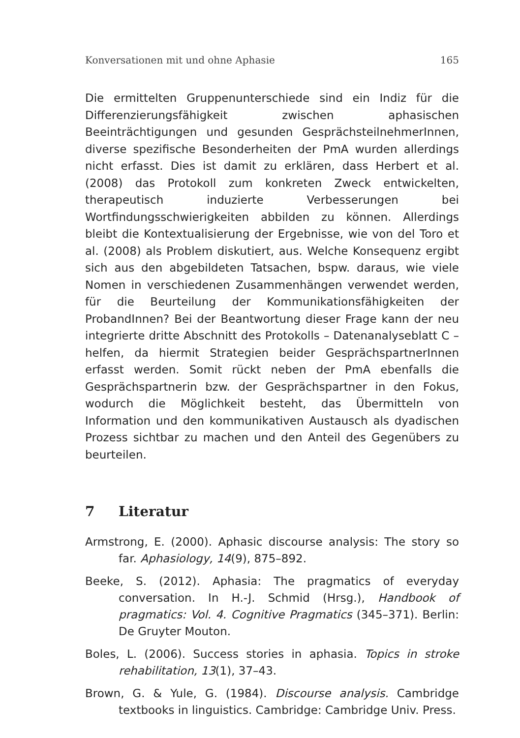Konversationen mit und ohne Aphasie 165
Die ermittelten Gruppenunterschiede sind ein Indiz für die Differenzierungsfähigkeit zwischen aphasischen Beeinträchtigungen und gesunden GesprächsteilnehmerInnen, diverse spezifische Besonderheiten der PmA wurden allerdings nicht erfasst. Dies ist damit zu erklären, dass Herbert et al. (2008) das Protokoll zum konkreten Zweck entwickelten, therapeutisch induzierte Verbesserungen bei Wortfindungsschwierigkeiten abbilden zu können. Allerdings bleibt die Kontextualisierung der Ergebnisse, wie von del Toro et al. (2008) als Problem diskutiert, aus. Welche Konsequenz ergibt sich aus den abgebildeten Tatsachen, bspw. daraus, wie viele Nomen in verschiedenen Zusammenhängen verwendet werden, für die Beurteilung der Kommunikationsfähigkeiten der ProbandInnen? Bei der Beantwortung dieser Frage kann der neu integrierte dritte Abschnitt des Protokolls – Datenanalyseblatt C – helfen, da hiermit Strategien beider GesprächspartnerInnen erfasst werden. Somit rückt neben der PmA ebenfalls die Gesprächspartnerin bzw. der Gesprächspartner in den Fokus, wodurch die Möglichkeit besteht, das Übermitteln von Information und den kommunikativen Austausch als dyadischen Prozess sichtbar zu machen und den Anteil des Gegenübers zu beurteilen.
7 Literatur
Armstrong, E. (2000). Aphasic discourse analysis: The story so far. Aphasiology, 14(9), 875–892.
Beeke, S. (2012). Aphasia: The pragmatics of everyday conversation. In H.-J. Schmid (Hrsg.), Handbook of pragmatics: Vol. 4. Cognitive Pragmatics (345–371). Berlin: De Gruyter Mouton.
Boles, L. (2006). Success stories in aphasia. Topics in stroke rehabilitation, 13(1), 37–43.
Brown, G. & Yule, G. (1984). Discourse analysis. Cambridge textbooks in linguistics. Cambridge: Cambridge Univ. Press.